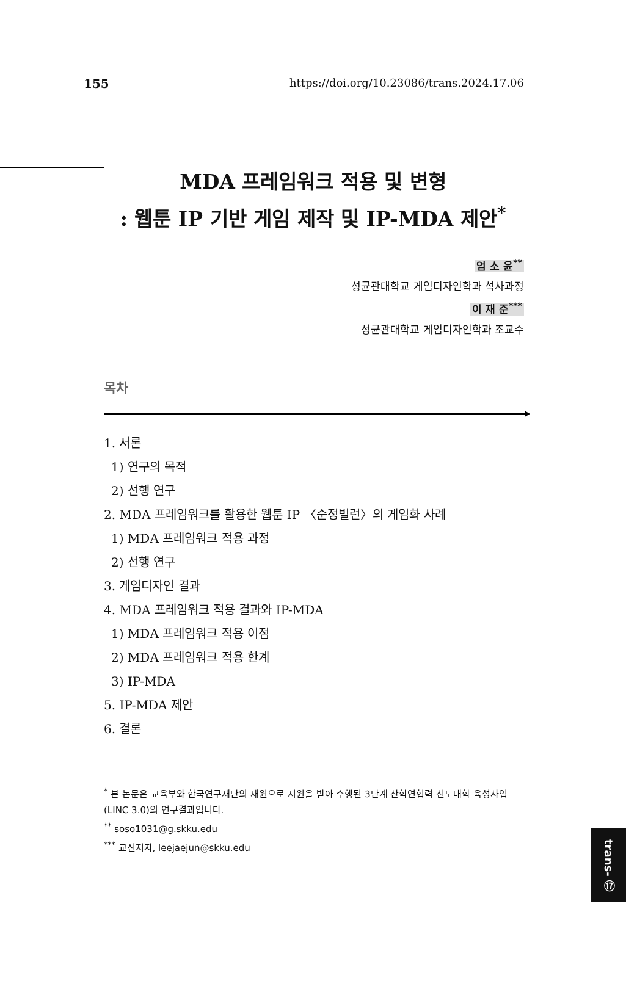155 https://doi.org/10.23086/trans.2024.17.06
MDA 프레임워크 적용 및 변형
: 웹툰 IP 기반 게임 제작 및 IP-MDA 제안<sup>*</sup>
엄 소 윤<sup>**</sup>
성균관대학교 게임디자인학과 석사과정
이 재 준<sup>***</sup>
성균관대학교 게임디자인학과 조교수
목차
1. 서론
1) 연구의 목적
2) 선행 연구
2. MDA 프레임워크를 활용한 웹툰 IP 〈순정빌런〉의 게임화 사례
1) MDA 프레임워크 적용 과정
2) 선행 연구
3. 게임디자인 결과
4. MDA 프레임워크 적용 결과와 IP-MDA
1) MDA 프레임워크 적용 이점
2) MDA 프레임워크 적용 한계
3) IP-MDA
5. IP-MDA 제안
6. 결론
<sup>*</sup> 본 논문은 교육부와 한국연구재단의 재원으로 지원을 받아 수행된 3단계 산학연협력 선도대학 육성사업(LINC 3.0)의 연구결과입니다.
<sup>**</sup> soso1031@g.skku.edu
<sup>***</sup> 교신저자, leejaejun@skku.edu
trans- ⑰